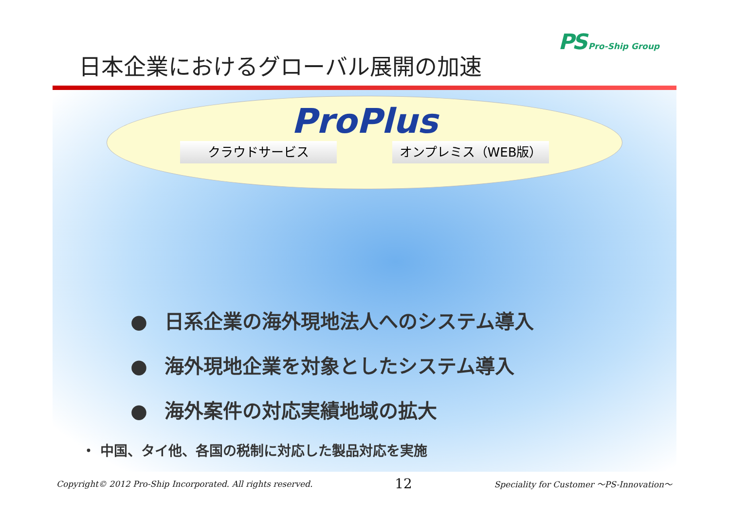日本企業におけるグローバル展開の加速
PS Pro-Ship Group
ProPlus
クラウドサービス オンプレミス（WEB版）
● 日系企業の海外現地法人へのシステム導入
● 海外現地企業を対象としたシステム導入
● 海外案件の対応実績地域の拡大
・ 中国、タイ他、各国の税制に対応した製品対応を実施
Copyright© 2012 Pro-Ship Incorporated. All rights reserved. 12 Speciality for Customer ～PS-Innovation～